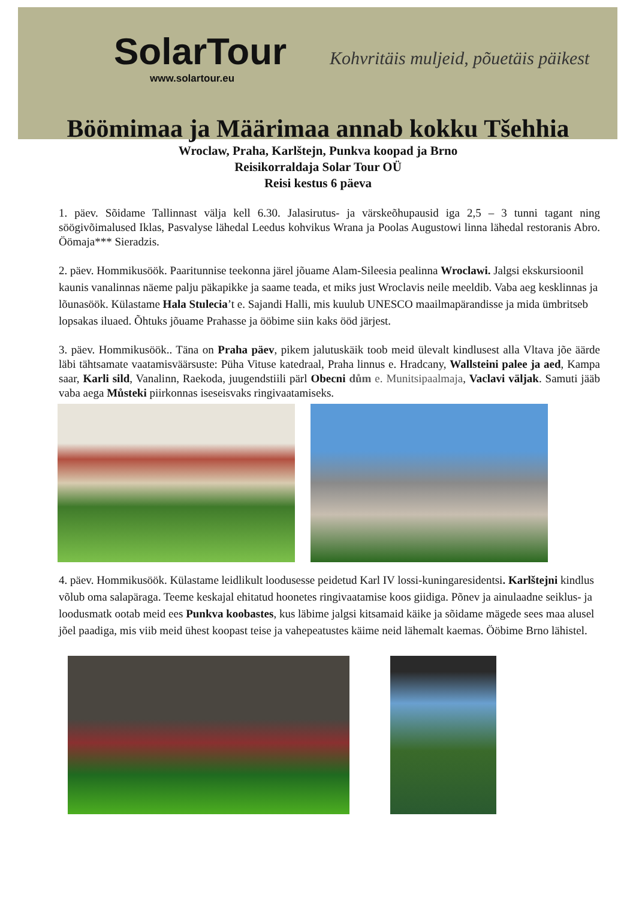SolarTour
www.solartour.eu
Kohvritäis muljeid, põuetäis päikest
Böömimaa ja Määrimaa annab kokku Tšehhia
Wroclaw, Praha, Karlštejn, Punkva koopad ja Brno
Reisikorraldaja Solar Tour OÜ
Reisi kestus 6 päeva
1. päev. Sõidame Tallinnast välja kell 6.30. Jalasirutus- ja värskeõhupausid iga 2,5 – 3 tunni tagant ning söögivõimalused Iklas, Pasvalyse lähedal Leedus kohvikus Wrana ja Poolas Augustowi linna lähedal restoranis Abro. Öömaja*** Sieradzis.
2. päev. Hommikusöök. Paaritunnise teekonna järel jõuame Alam-Sileesia pealinna Wroclawi. Jalgsi ekskursioonil kaunis vanalinnas näeme palju päkapikke ja saame teada, et miks just Wroclavis neile meeldib. Vaba aeg kesklinnas ja lõunasöök. Külastame Hala Stulecia’t e. Sajandi Halli, mis kuulub UNESCO maailmapärandisse ja mida ümbritseb lopsakas iluaed. Õhtuks jõuame Prahasse ja ööbime siin kaks ööd järjest.
3. päev. Hommikusöök.. Täna on Praha päev, pikem jalutuskäik toob meid ülevalt kindlusest alla Vltava jõe äärde läbi tähtsamate vaatamisväärsuste: Püha Vituse katedraal, Praha linnus e. Hradcany, Wallsteini palee ja aed, Kampa saar, Karli sild, Vanalinn, Raekoda, juugendstiili pärl Obecni dům e. Munitsipaalmaja, Vaclavi väljak. Samuti jääb vaba aega Můsteki piirkonnas iseseisvaks ringivaatamiseks.
4. päev. Hommikusöök. Külastame leidlikult loodusesse peidetud Karl IV lossi-kuningaresidentsi. Karlštejni kindlus võlub oma salapäraga. Teeme keskajal ehitatud hoonetes ringivaatamise koos giidiga. Põnev ja ainulaadne seiklus- ja loodusmatk ootab meid ees Punkva koobastes, kus läbime jalgsi kitsamaid käike ja sõidame mägede sees maa alusel jõel paadiga, mis viib meid ühest koopast teise ja vahepeatustes käime neid lähemalt kaemas. Ööbime Brno lähistel.